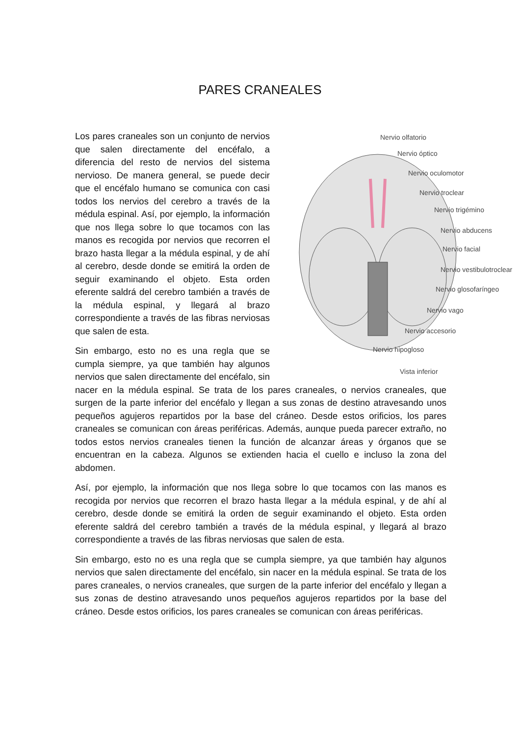PARES CRANEALES
Nervio olfatorio
Nervio óptico
Nervio oculomotor
Nervio troclear
Nervio trigémino
Nervio abducens
Nervio facial
Nervio vestibulotroclear
Nervio glosofaríngeo
Nervio vago
Nervio accesorio
Nervio hipogloso
Vista inferior
Los pares craneales son un conjunto de nervios que salen directamente del encéfalo, a diferencia del resto de nervios del sistema nervioso. De manera general, se puede decir que el encéfalo humano se comunica con casi todos los nervios del cerebro a través de la médula espinal. Así, por ejemplo, la información que nos llega sobre lo que tocamos con las manos es recogida por nervios que recorren el brazo hasta llegar a la médula espinal, y de ahí al cerebro, desde donde se emitirá la orden de seguir examinando el objeto. Esta orden eferente saldrá del cerebro también a través de la médula espinal, y llegará al brazo correspondiente a través de las fibras nerviosas que salen de esta.
Sin embargo, esto no es una regla que se cumpla siempre, ya que también hay algunos nervios que salen directamente del encéfalo, sin nacer en la médula espinal. Se trata de los pares craneales, o nervios craneales, que surgen de la parte inferior del encéfalo y llegan a sus zonas de destino atravesando unos pequeños agujeros repartidos por la base del cráneo. Desde estos orificios, los pares craneales se comunican con áreas periféricas. Además, aunque pueda parecer extraño, no todos estos nervios craneales tienen la función de alcanzar áreas y órganos que se encuentran en la cabeza. Algunos se extienden hacia el cuello e incluso la zona del abdomen.
Así, por ejemplo, la información que nos llega sobre lo que tocamos con las manos es recogida por nervios que recorren el brazo hasta llegar a la médula espinal, y de ahí al cerebro, desde donde se emitirá la orden de seguir examinando el objeto. Esta orden eferente saldrá del cerebro también a través de la médula espinal, y llegará al brazo correspondiente a través de las fibras nerviosas que salen de esta.
Sin embargo, esto no es una regla que se cumpla siempre, ya que también hay algunos nervios que salen directamente del encéfalo, sin nacer en la médula espinal. Se trata de los pares craneales, o nervios craneales, que surgen de la parte inferior del encéfalo y llegan a sus zonas de destino atravesando unos pequeños agujeros repartidos por la base del cráneo. Desde estos orificios, los pares craneales se comunican con áreas periféricas.